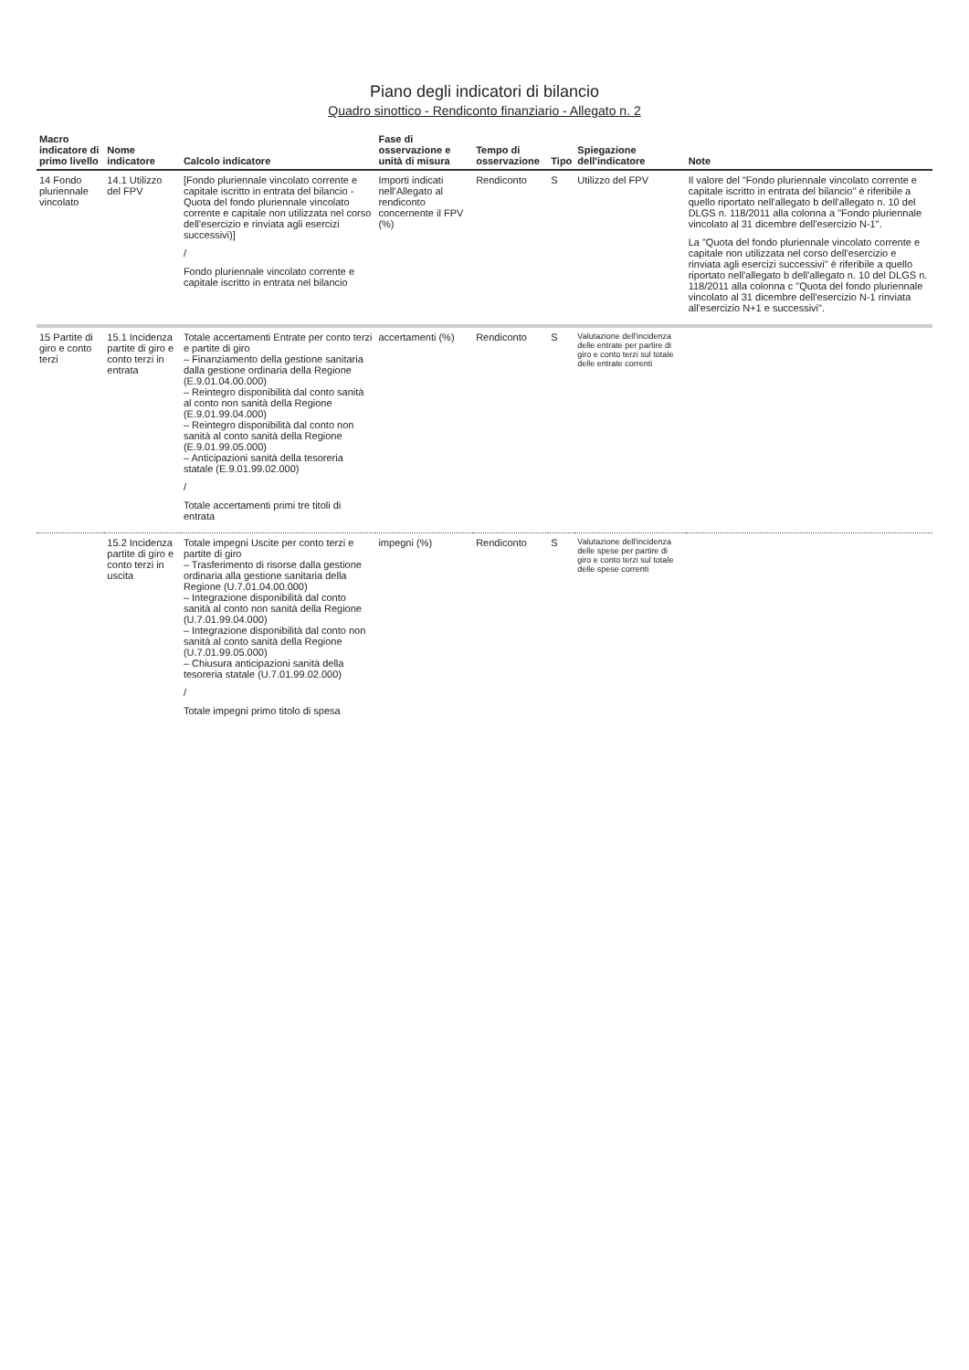Piano degli indicatori di bilancio
Quadro sinottico - Rendiconto finanziario - Allegato n. 2
| Macro indicatore di primo livello | Nome indicatore | Calcolo indicatore | Fase di osservazione e unità di misura | Tempo di osservazione | Tipo | Spiegazione dell'indicatore | Note |
| --- | --- | --- | --- | --- | --- | --- | --- |
| 14 Fondo pluriennale vincolato | 14.1 Utilizzo del FPV | [Fondo pluriennale vincolato corrente e capitale iscritto in entrata del bilancio - Quota del fondo pluriennale vincolato corrente e capitale non utilizzata nel corso dell'esercizio e rinviata agli esercizi successivi)] / Fondo pluriennale vincolato corrente e capitale iscritto in entrata nel bilancio | Importi indicati nell'Allegato al rendiconto concernente il FPV (%) | Rendiconto | S | Utilizzo del FPV | Il valore del "Fondo pluriennale vincolato corrente e capitale iscritto in entrata del bilancio" è riferibile a quello riportato nell'allegato b dell'allegato n. 10 del DLGS n. 118/2011 alla colonna a "Fondo pluriennale vincolato al 31 dicembre dell'esercizio N-1". La "Quota del fondo pluriennale vincolato corrente e capitale non utilizzata nel corso dell'esercizio e rinviata agli esercizi successivi" è riferibile a quello riportato nell'allegato b dell'allegato n. 10 del DLGS n. 118/2011 alla colonna c "Quota del fondo pluriennale vincolato al 31 dicembre dell'esercizio N-1 rinviata all'esercizio N+1 e successivi". |
| 15 Partite di giro e conto terzi | 15.1 Incidenza partite di giro e conto terzi in entrata | Totale accertamenti Entrate per conto terzi e partite di giro – Finanziamento della gestione sanitaria dalla gestione ordinaria della Regione (E.9.01.04.00.000) – Reintegro disponibilità dal conto sanità al conto non sanità della Regione (E.9.01.99.04.000) – Reintegro disponibilità dal conto non sanità al conto sanità della Regione (E.9.01.99.05.000) – Anticipazioni sanità della tesoreria statale (E.9.01.99.02.000) / Totale accertamenti primi tre titoli di entrata | accertamenti (%) | Rendiconto | S | Valutazione dell'incidenza delle entrate per partire di giro e conto terzi sul totale delle entrate correnti | |
| | 15.2 Incidenza partite di giro e conto terzi in uscita | Totale impegni Uscite per conto terzi e partite di giro – Trasferimento di risorse dalla gestione ordinaria alla gestione sanitaria della Regione (U.7.01.04.00.000) – Integrazione disponibilità dal conto sanità al conto non sanità della Regione (U.7.01.99.04.000) – Integrazione disponibilità dal conto non sanità al conto sanità della Regione (U.7.01.99.05.000) – Chiusura anticipazioni sanità della tesoreria statale (U.7.01.99.02.000) / Totale impegni primo titolo di spesa | impegni (%) | Rendiconto | S | Valutazione dell'incidenza delle spese per partire di giro e conto terzi sul totale delle spese correnti | |